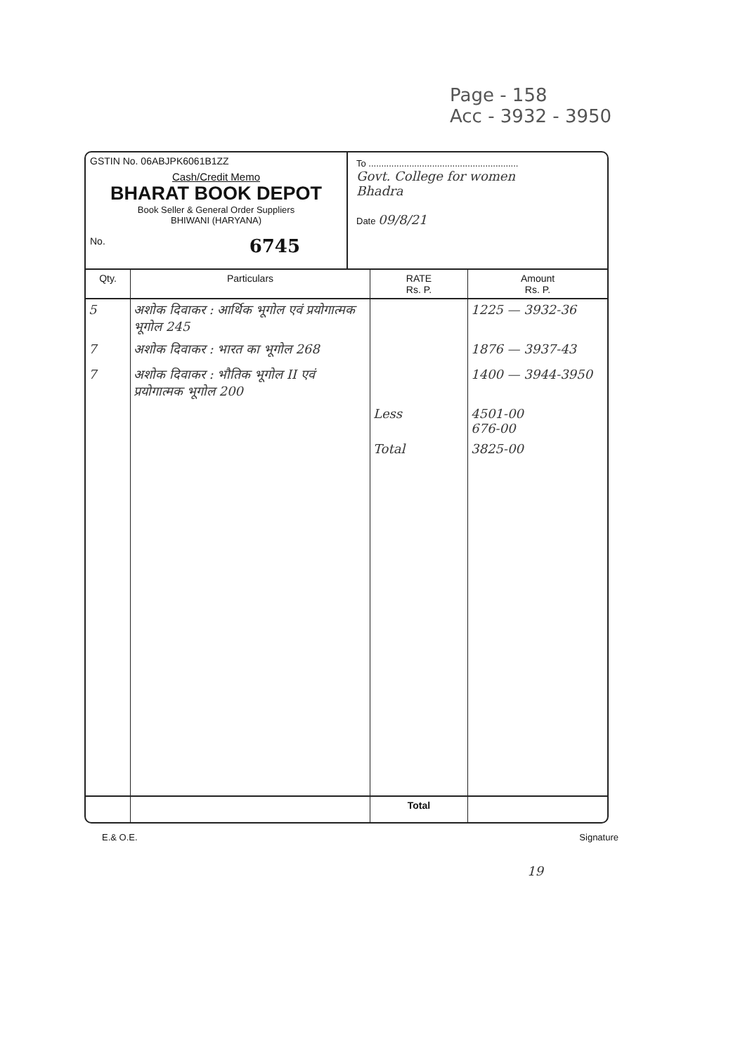Page - 158
Acc - 3932 - 3950
GSTIN No. 06ABJPK6061B1ZZ
Cash/Credit Memo
BHARAT BOOK DEPOT
Book Seller & General Order Suppliers
BHIWANI (HARYANA)
No. 6745
To ...........................................................
Govt. College for women
Bhadra
Date 09/8/21
| Qty. | Particulars | RATE Rs. P. | Amount Rs. P. |
| --- | --- | --- | --- |
| 5 | अशोक दिवाकर : आर्थिक भूगोल एवं प्रयोगात्मक भूगोल 245 | | 1225 — 3932-36 |
| 7 | अशोक दिवाकर : भारत का भूगोल 268 | | 1876 — 3937-43 |
| 7 | अशोक दिवाकर : भौतिक भूगोल II एवं प्रयोगात्मक भूगोल 200 | | 1400 — 3944-3950 |
| | | Less | 4501-00 676-00 |
| | | Total | 3825-00 |
| | | Total | |
E.& O.E. Signature
19